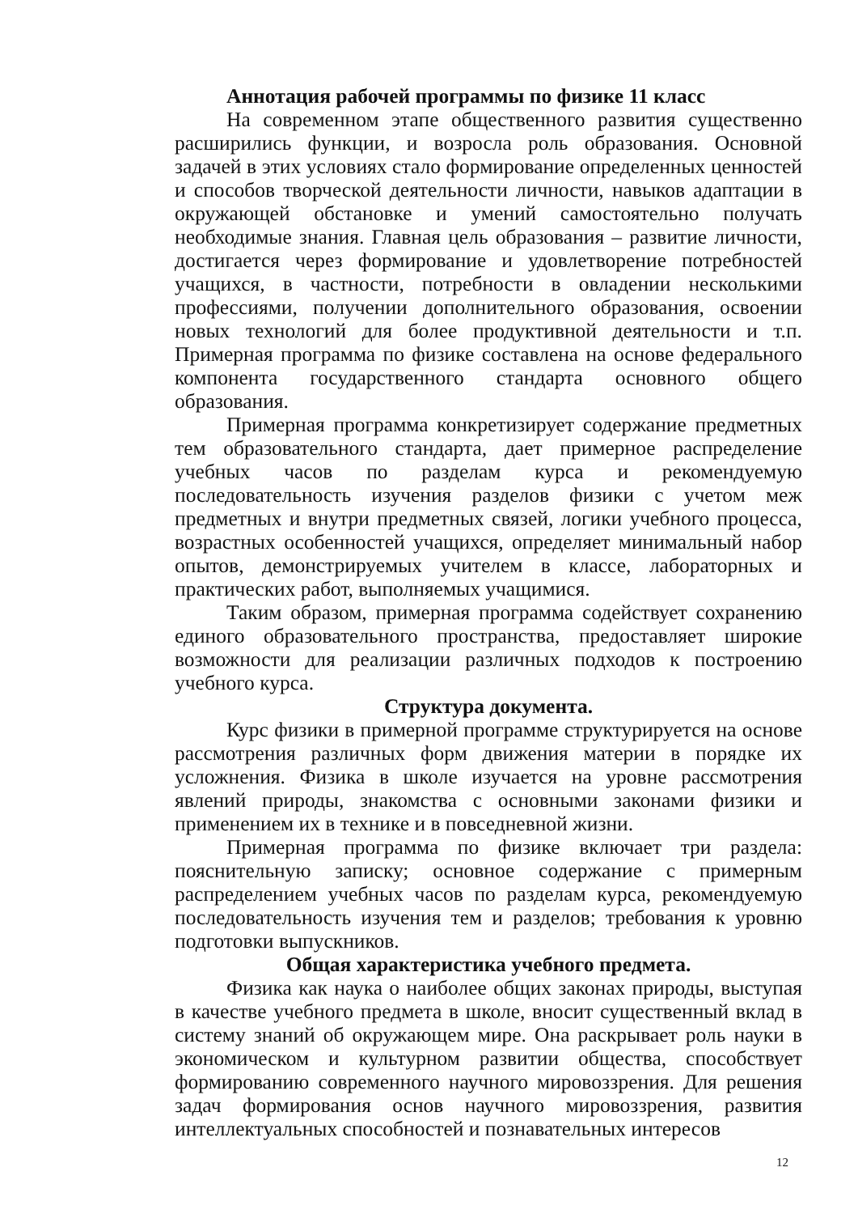Аннотация рабочей программы по физике 11 класс
На современном этапе общественного развития существенно расширились функции, и возросла роль образования. Основной задачей в этих условиях стало формирование определенных ценностей и способов творческой деятельности личности, навыков адаптации в окружающей обстановке и умений самостоятельно получать необходимые знания. Главная цель образования – развитие личности, достигается через формирование и удовлетворение потребностей учащихся, в частности, потребности в овладении несколькими профессиями, получении дополнительного образования, освоении новых технологий для более продуктивной деятельности и т.п. Примерная программа по физике составлена на основе федерального компонента государственного стандарта основного общего образования.
Примерная программа конкретизирует содержание предметных тем образовательного стандарта, дает примерное распределение учебных часов по разделам курса и рекомендуемую последовательность изучения разделов физики с учетом меж предметных и внутри предметных связей, логики учебного процесса, возрастных особенностей учащихся, определяет минимальный набор опытов, демонстрируемых учителем в классе, лабораторных и практических работ, выполняемых учащимися.
Таким образом, примерная программа содействует сохранению единого образовательного пространства, предоставляет широкие возможности для реализации различных подходов к построению учебного курса.
Структура документа.
Курс физики в примерной программе структурируется на основе рассмотрения различных форм движения материи в порядке их усложнения. Физика в школе изучается на уровне рассмотрения явлений природы, знакомства с основными законами физики и применением их в технике и в повседневной жизни.
Примерная программа по физике включает три раздела: пояснительную записку; основное содержание с примерным распределением учебных часов по разделам курса, рекомендуемую последовательность изучения тем и разделов; требования к уровню подготовки выпускников.
Общая характеристика учебного предмета.
Физика как наука о наиболее общих законах природы, выступая в качестве учебного предмета в школе, вносит существенный вклад в систему знаний об окружающем мире. Она раскрывает роль науки в экономическом и культурном развитии общества, способствует формированию современного научного мировоззрения. Для решения задач формирования основ научного мировоззрения, развития интеллектуальных способностей и познавательных интересов
12